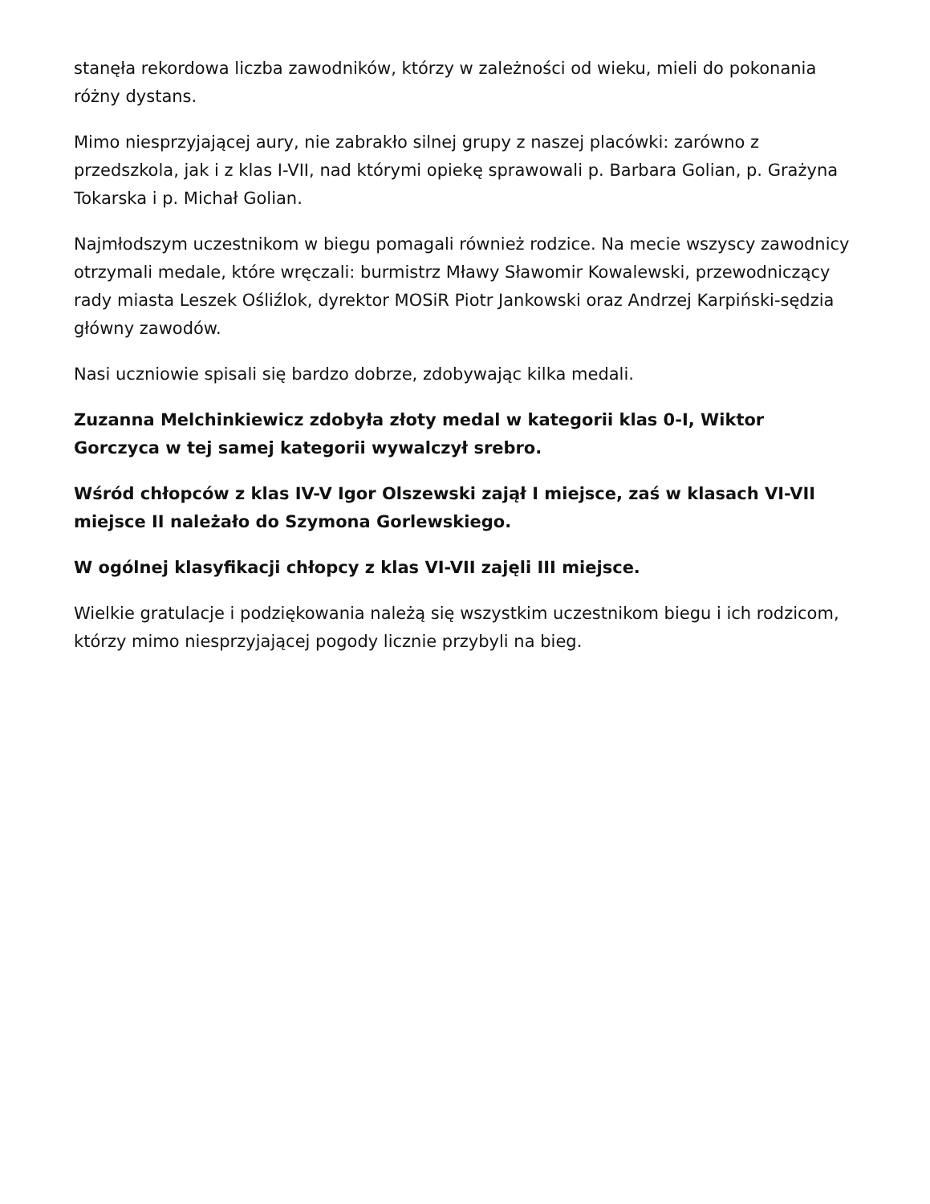stanęła rekordowa liczba zawodników, którzy w zależności od wieku, mieli do pokonania różny dystans.
Mimo niesprzyjającej aury, nie zabrakło silnej grupy z naszej placówki: zarówno z przedszkola, jak i z klas I-VII, nad którymi opiekę sprawowali p. Barbara Golian, p. Grażyna Tokarska i p. Michał Golian.
Najmłodszym uczestnikom w biegu pomagali również rodzice. Na mecie wszyscy zawodnicy otrzymali medale, które wręczali: burmistrz Mławy Sławomir Kowalewski, przewodniczący rady miasta Leszek Ośliźlok, dyrektor MOSiR Piotr Jankowski oraz Andrzej Karpiński-sędzia główny zawodów.
Nasi uczniowie spisali się bardzo dobrze, zdobywając kilka medali.
Zuzanna Melchinkiewicz zdobyła złoty medal w kategorii klas 0-I, Wiktor Gorczyca w tej samej kategorii wywalczył srebro.
Wśród chłopców z klas IV-V Igor Olszewski zajął I miejsce, zaś w klasach VI-VII miejsce II należało do Szymona Gorlewskiego.
W ogólnej klasyfikacji chłopcy z klas VI-VII zajęli III miejsce.
Wielkie gratulacje i podziękowania należą się wszystkim uczestnikom biegu i ich rodzicom, którzy mimo niesprzyjającej pogody licznie przybyli na bieg.